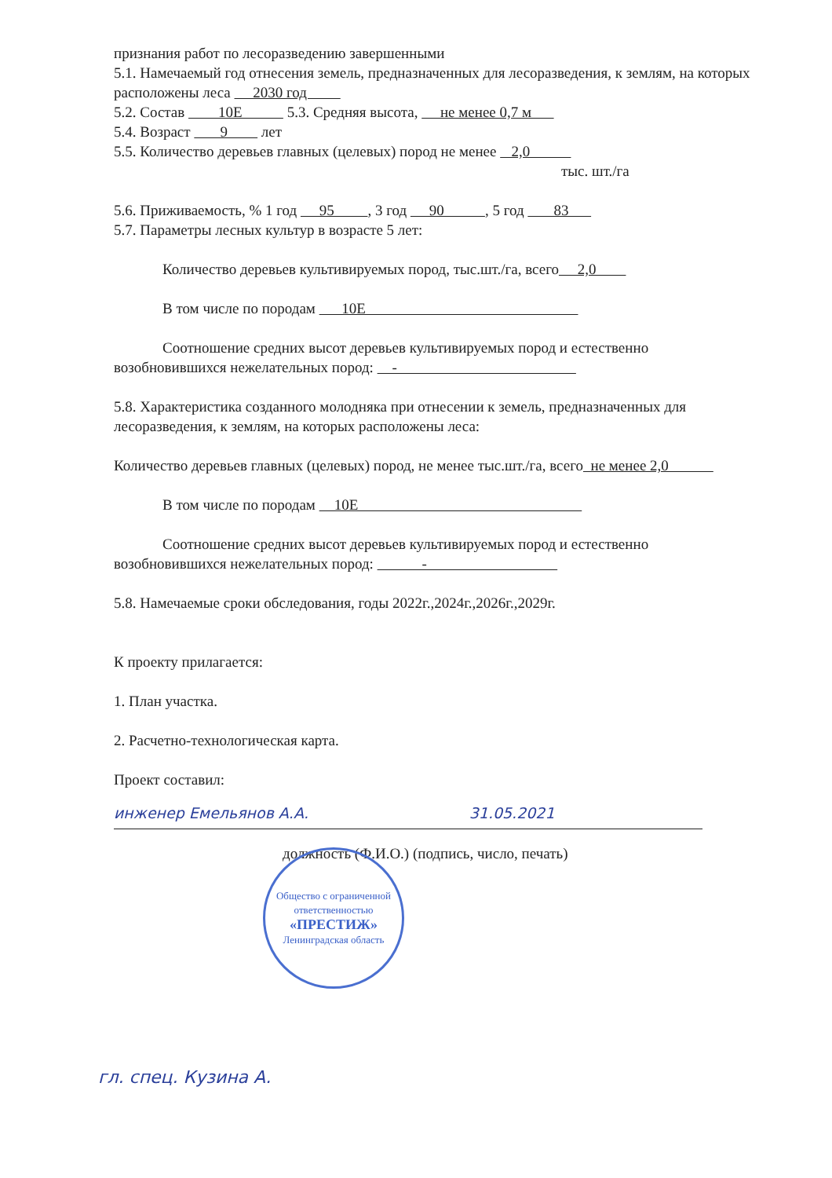признания работ по лесоразведению завершенными
5.1. Намечаемый год отнесения земель, предназначенных для лесоразведения, к землям, на которых расположены леса 2030 год
5.2. Состав 10Е 5.3. Средняя высота, не менее 0,7 м
5.4. Возраст 9 лет
5.5. Количество деревьев главных (целевых) пород не менее 2,0
тыс. шт./га
5.6. Приживаемость, % 1 год 95 , 3 год 90 , 5 год 83
5.7. Параметры лесных культур в возрасте 5 лет:
Количество деревьев культивируемых пород, тыс.шт./га, всего 2,0
В том числе по породам 10Е
Соотношение средних высот деревьев культивируемых пород и естественно возобновившихся нежелательных пород: -
5.8. Характеристика созданного молодняка при отнесении к земель, предназначенных для лесоразведения, к землям, на которых расположены леса:
Количество деревьев главных (целевых) пород, не менее тыс.шт./га, всего не менее 2,0
В том числе по породам 10Е
Соотношение средних высот деревьев культивируемых пород и естественно возобновившихся нежелательных пород: -
5.8. Намечаемые сроки обследования, годы 2022г.,2024г.,2026г.,2029г.
К проекту прилагается:
1. План участка.
2. Расчетно-технологическая карта.
Проект составил:
инженер Емельянов А.А. 31.05.2021
должность (Ф.И.О.) (подпись, число, печать)
Общество с ограниченной ответственностью
«ПРЕСТИЖ»
Ленинградская область
гл. спец. Кузина А.